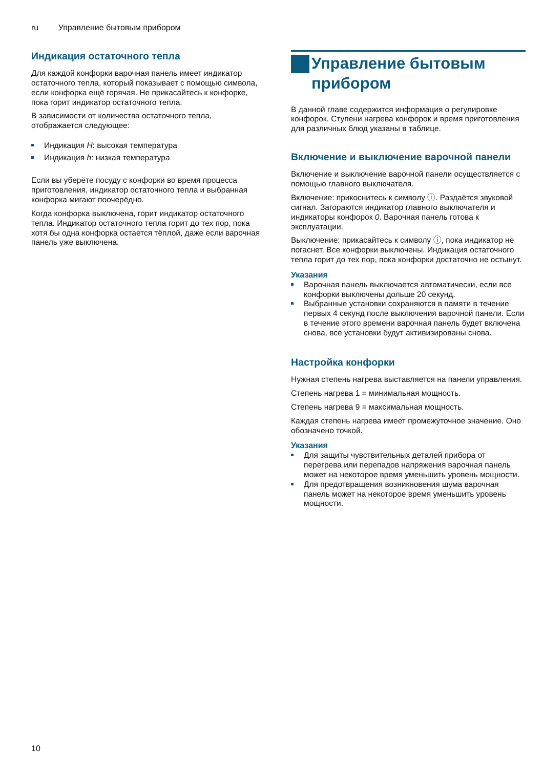ru Управление бытовым прибором
Индикация остаточного тепла
Для каждой конфорки варочная панель имеет индикатор остаточного тепла, который показывает с помощью символа, если конфорка ещё горячая. Не прикасайтесь к конфорке, пока горит индикатор остаточного тепла.
В зависимости от количества остаточного тепла, отображается следующее:
Индикация H: высокая температура
Индикация h: низкая температура
Если вы уберёте посуду с конфорки во время процесса приготовления, индикатор остаточного тепла и выбранная конфорка мигают поочерёдно.
Когда конфорка выключена, горит индикатор остаточного тепла. Индикатор остаточного тепла горит до тех пор, пока хотя бы одна конфорка остается тёплой, даже если варочная панель уже выключена.
Управление бытовым прибором
В данной главе содержится информация о регулировке конфорок. Ступени нагрева конфорок и время приготовления для различных блюд указаны в таблице.
Включение и выключение варочной панели
Включение и выключение варочной панели осуществляется с помощью главного выключателя.
Включение: прикоснитесь к символу ⓘ. Раздаётся звуковой сигнал. Загораются индикатор главного выключателя и индикаторы конфорок 0. Варочная панель готова к эксплуатации.
Выключение: прикасайтесь к символу ⓘ, пока индикатор не погаснет. Все конфорки выключены. Индикация остаточного тепла горит до тех пор, пока конфорки достаточно не остынут.
Указания
Варочная панель выключается автоматически, если все конфорки выключены дольше 20 секунд.
Выбранные установки сохраняются в памяти в течение первых 4 секунд после выключения варочной панели. Если в течение этого времени варочная панель будет включена снова, все установки будут активизированы снова.
Настройка конфорки
Нужная степень нагрева выставляется на панели управления.
Степень нагрева 1 = минимальная мощность.
Степень нагрева 9 = максимальная мощность.
Каждая степень нагрева имеет промежуточное значение. Оно обозначено точкой.
Указания
Для защиты чувствительных деталей прибора от перегрева или перепадов напряжения варочная панель может на некоторое время уменьшить уровень мощности.
Для предотвращения возникновения шума варочная панель может на некоторое время уменьшить уровень мощности.
10